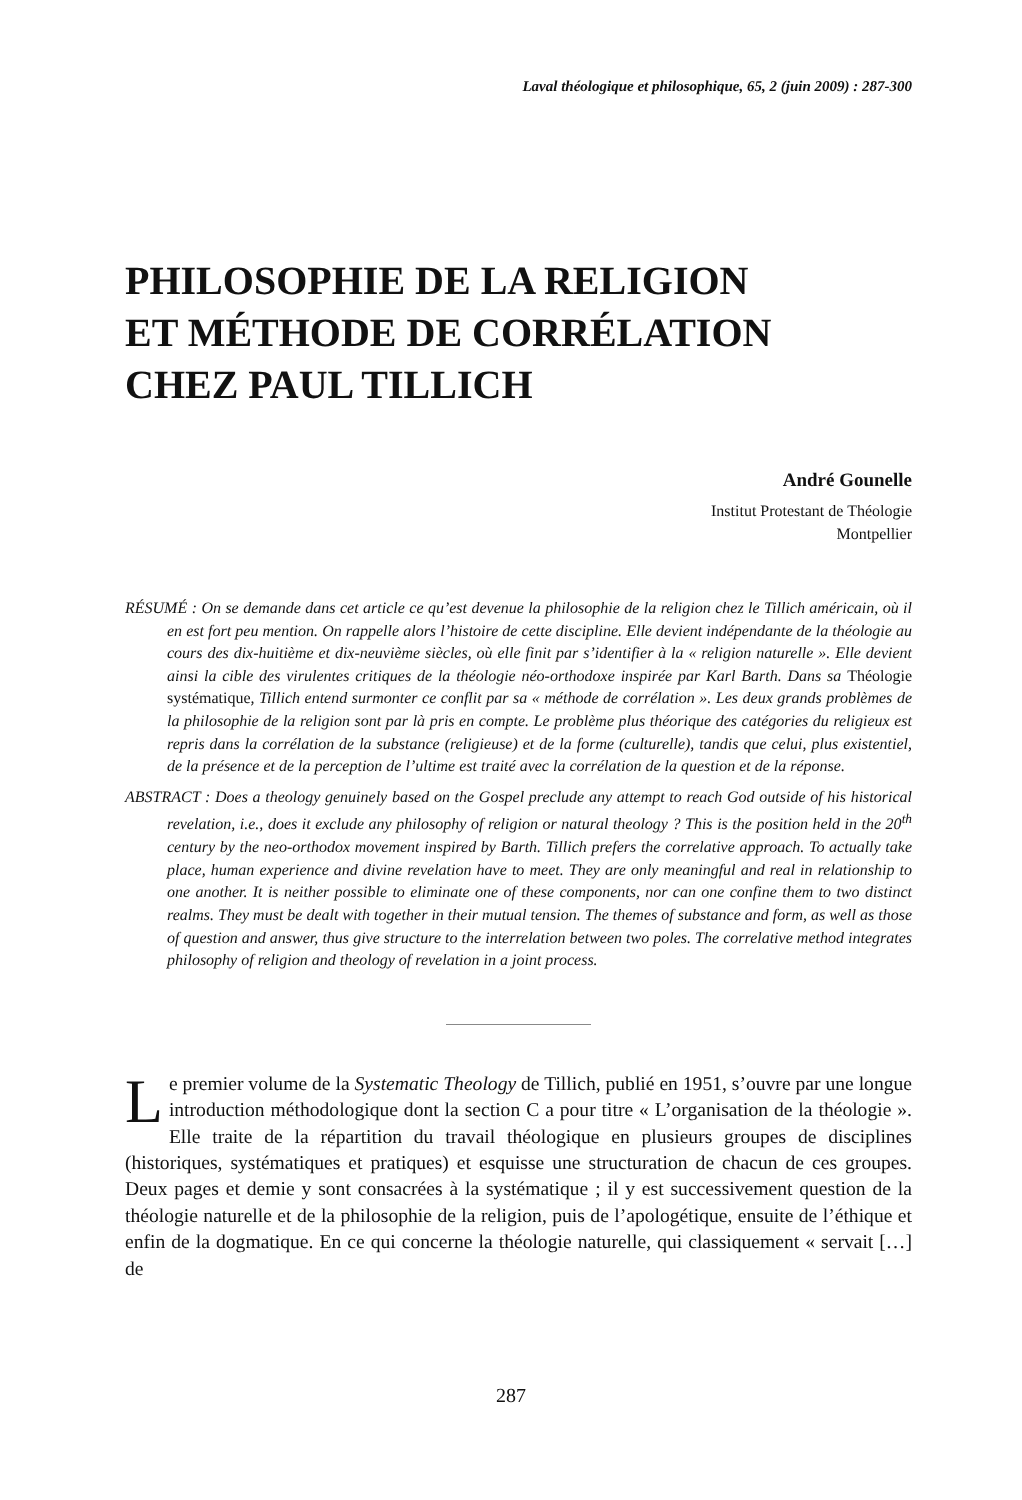Laval théologique et philosophique, 65, 2 (juin 2009) : 287-300
PHILOSOPHIE DE LA RELIGION
ET MÉTHODE DE CORRÉLATION
CHEZ PAUL TILLICH
André Gounelle
Institut Protestant de Théologie
Montpellier
RÉSUMÉ : On se demande dans cet article ce qu’est devenue la philosophie de la religion chez le Tillich américain, où il en est fort peu mention. On rappelle alors l’histoire de cette discipline. Elle devient indépendante de la théologie au cours des dix-huitième et dix-neuvième siècles, où elle finit par s’identifier à la « religion naturelle ». Elle devient ainsi la cible des virulentes critiques de la théologie néo-orthodoxe inspirée par Karl Barth. Dans sa Théologie systématique, Tillich entend surmonter ce conflit par sa « méthode de corrélation ». Les deux grands problèmes de la philosophie de la religion sont par là pris en compte. Le problème plus théorique des catégories du religieux est repris dans la corrélation de la substance (religieuse) et de la forme (culturelle), tandis que celui, plus existentiel, de la présence et de la perception de l’ultime est traité avec la corrélation de la question et de la réponse.
ABSTRACT : Does a theology genuinely based on the Gospel preclude any attempt to reach God outside of his historical revelation, i.e., does it exclude any philosophy of religion or natural theology ? This is the position held in the 20<sup>th</sup> century by the neo-orthodox movement inspired by Barth. Tillich prefers the correlative approach. To actually take place, human experience and divine revelation have to meet. They are only meaningful and real in relationship to one another. It is neither possible to eliminate one of these components, nor can one confine them to two distinct realms. They must be dealt with together in their mutual tension. The themes of substance and form, as well as those of question and answer, thus give structure to the interrelation between two poles. The correlative method integrates philosophy of religion and theology of revelation in a joint process.
Le premier volume de la Systematic Theology de Tillich, publié en 1951, s’ouvre par une longue introduction méthodologique dont la section C a pour titre « L’organisation de la théologie ». Elle traite de la répartition du travail théologique en plusieurs groupes de disciplines (historiques, systématiques et pratiques) et esquisse une structuration de chacun de ces groupes. Deux pages et demie y sont consacrées à la systématique ; il y est successivement question de la théologie naturelle et de la philosophie de la religion, puis de l’apologétique, ensuite de l’éthique et enfin de la dogmatique. En ce qui concerne la théologie naturelle, qui classiquement « servait […] de
287